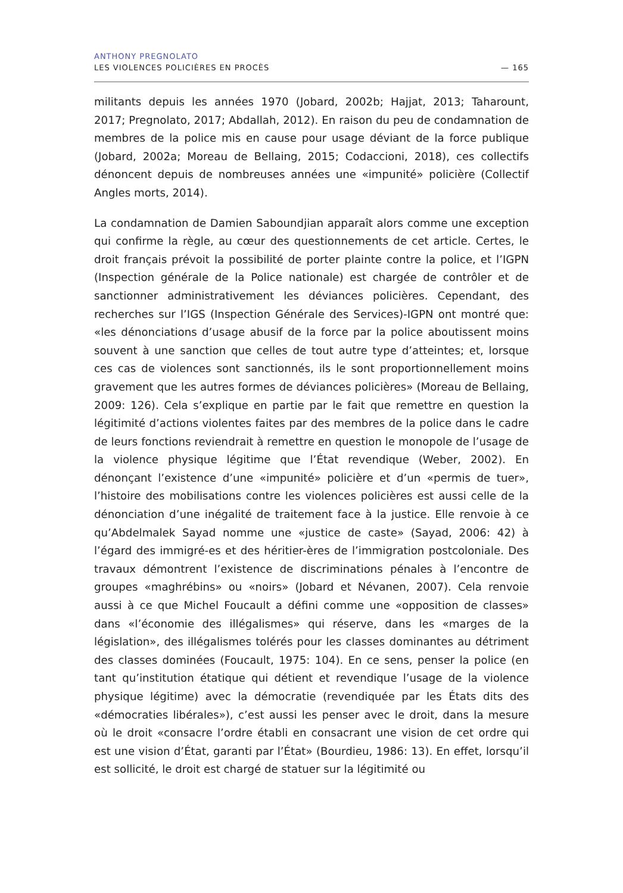ANTHONY PREGNOLATO
LES VIOLENCES POLICIÈRES EN PROCÈS — 165
militants depuis les années 1970 (Jobard, 2002b; Hajjat, 2013; Taharount, 2017; Pregnolato, 2017; Abdallah, 2012). En raison du peu de condamnation de membres de la police mis en cause pour usage déviant de la force publique (Jobard, 2002a; Moreau de Bellaing, 2015; Codaccioni, 2018), ces collectifs dénoncent depuis de nombreuses années une «impunité» policière (Collectif Angles morts, 2014).
La condamnation de Damien Saboundjian apparaît alors comme une exception qui confirme la règle, au cœur des questionnements de cet article. Certes, le droit français prévoit la possibilité de porter plainte contre la police, et l’IGPN (Inspection générale de la Police nationale) est chargée de contrôler et de sanctionner administrativement les déviances policières. Cependant, des recherches sur l’IGS (Inspection Générale des Services)-IGPN ont montré que: «les dénonciations d’usage abusif de la force par la police aboutissent moins souvent à une sanction que celles de tout autre type d’atteintes; et, lorsque ces cas de violences sont sanctionnés, ils le sont proportionnellement moins gravement que les autres formes de déviances policières» (Moreau de Bellaing, 2009: 126). Cela s’explique en partie par le fait que remettre en question la légitimité d’actions violentes faites par des membres de la police dans le cadre de leurs fonctions reviendrait à remettre en question le monopole de l’usage de la violence physique légitime que l’État revendique (Weber, 2002). En dénonçant l’existence d’une «impunité» policière et d’un «permis de tuer», l’histoire des mobilisations contre les violences policières est aussi celle de la dénonciation d’une inégalité de traitement face à la justice. Elle renvoie à ce qu’Abdelmalek Sayad nomme une «justice de caste» (Sayad, 2006: 42) à l’égard des immigré-es et des héritier-ères de l’immigration postcoloniale. Des travaux démontrent l’existence de discriminations pénales à l’encontre de groupes «maghrébins» ou «noirs» (Jobard et Névanen, 2007). Cela renvoie aussi à ce que Michel Foucault a défini comme une «opposition de classes» dans «l’économie des illégalismes» qui réserve, dans les «marges de la législation», des illégalismes tolérés pour les classes dominantes au détriment des classes dominées (Foucault, 1975: 104). En ce sens, penser la police (en tant qu’institution étatique qui détient et revendique l’usage de la violence physique légitime) avec la démocratie (revendiquée par les États dits des «démocraties libérales»), c’est aussi les penser avec le droit, dans la mesure où le droit «consacre l’ordre établi en consacrant une vision de cet ordre qui est une vision d’État, garanti par l’État» (Bourdieu, 1986: 13). En effet, lorsqu’il est sollicité, le droit est chargé de statuer sur la légitimité ou